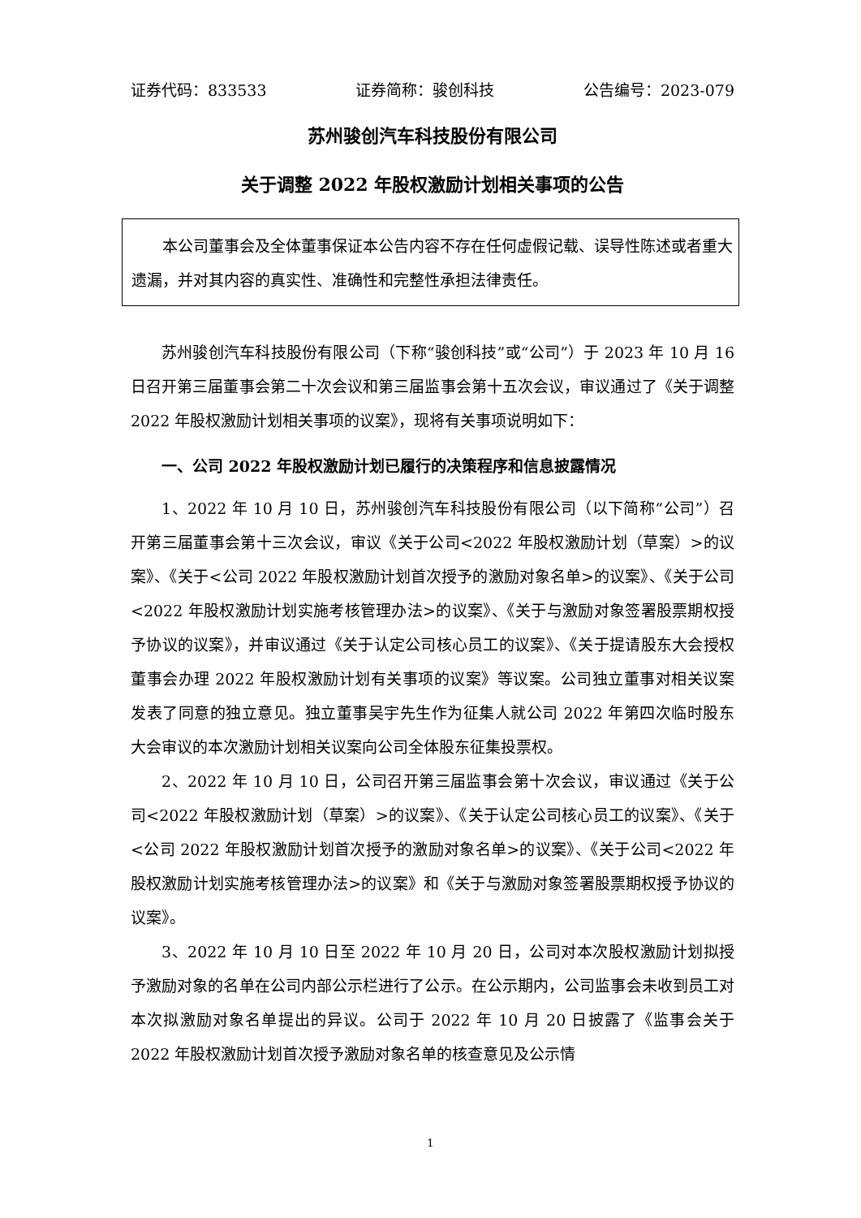证券代码：833533 证券简称：骏创科技 公告编号：2023-079
苏州骏创汽车科技股份有限公司
关于调整 2022 年股权激励计划相关事项的公告
本公司董事会及全体董事保证本公告内容不存在任何虚假记载、误导性陈述或者重大遗漏，并对其内容的真实性、准确性和完整性承担法律责任。
苏州骏创汽车科技股份有限公司（下称“骏创科技”或“公司”）于 2023 年 10 月 16 日召开第三届董事会第二十次会议和第三届监事会第十五次会议，审议通过了《关于调整 2022 年股权激励计划相关事项的议案》，现将有关事项说明如下：
一、公司 2022 年股权激励计划已履行的决策程序和信息披露情况
1、2022 年 10 月 10 日，苏州骏创汽车科技股份有限公司（以下简称“公司”）召开第三届董事会第十三次会议，审议《关于公司<2022 年股权激励计划（草案）>的议案》、《关于<公司 2022 年股权激励计划首次授予的激励对象名单>的议案》、《关于公司<2022 年股权激励计划实施考核管理办法>的议案》、《关于与激励对象签署股票期权授予协议的议案》，并审议通过《关于认定公司核心员工的议案》、《关于提请股东大会授权董事会办理 2022 年股权激励计划有关事项的议案》等议案。公司独立董事对相关议案发表了同意的独立意见。独立董事吴宇先生作为征集人就公司 2022 年第四次临时股东大会审议的本次激励计划相关议案向公司全体股东征集投票权。
2、2022 年 10 月 10 日，公司召开第三届监事会第十次会议，审议通过《关于公司<2022 年股权激励计划（草案）>的议案》、《关于认定公司核心员工的议案》、《关于<公司 2022 年股权激励计划首次授予的激励对象名单>的议案》、《关于公司<2022 年股权激励计划实施考核管理办法>的议案》和《关于与激励对象签署股票期权授予协议的议案》。
3、2022 年 10 月 10 日至 2022 年 10 月 20 日，公司对本次股权激励计划拟授予激励对象的名单在公司内部公示栏进行了公示。在公示期内，公司监事会未收到员工对本次拟激励对象名单提出的异议。公司于 2022 年 10 月 20 日披露了《监事会关于 2022 年股权激励计划首次授予激励对象名单的核查意见及公示情
1